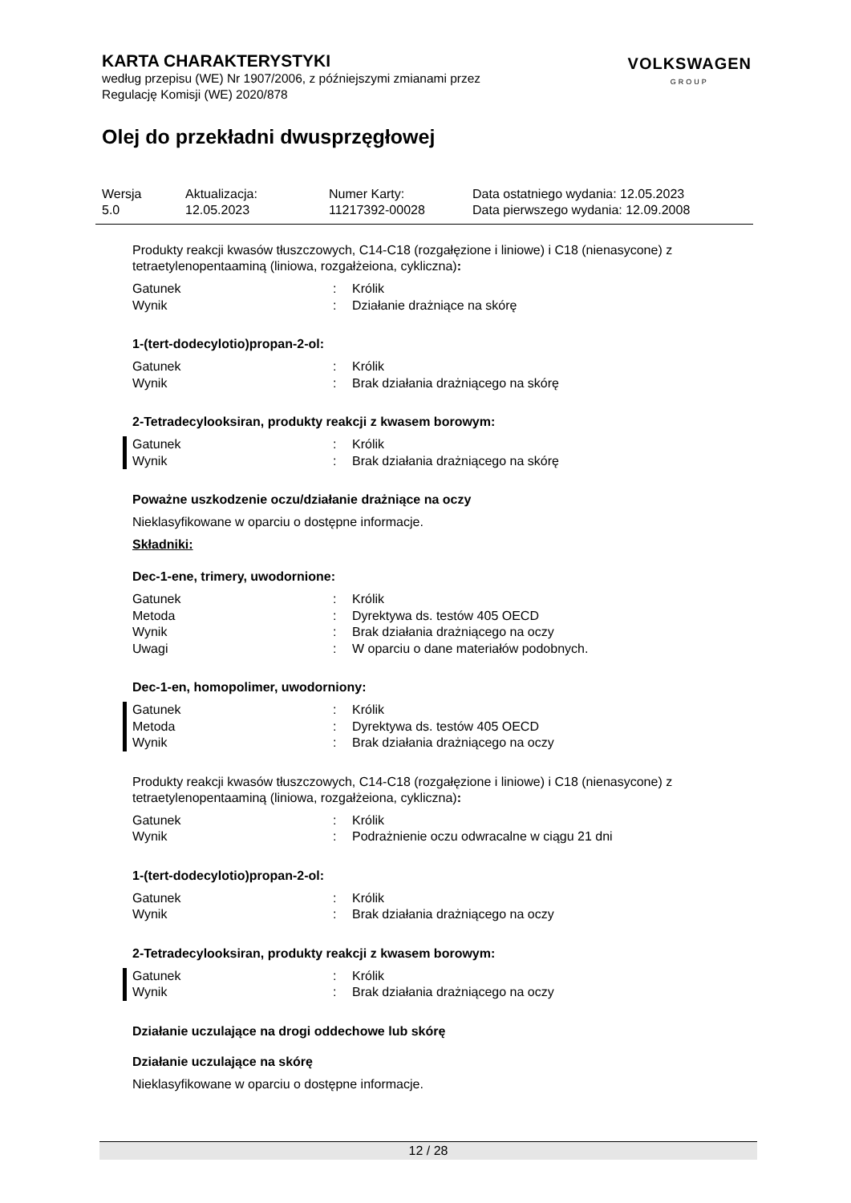KARTA CHARAKTERYSTYKI
według przepisu (WE) Nr 1907/2006, z późniejszymi zmianami przez
Regulację Komisji (WE) 2020/878
VOLKSWAGEN
GROUP
Olej do przekładni dwusprzęgłowej
| Wersja | Aktualizacja: | Numer Karty: | Data ostatniego wydania: 12.05.2023 |
| 5.0 | 12.05.2023 | 11217392-00028 | Data pierwszego wydania: 12.09.2008 |
Produkty reakcji kwasów tłuszczowych, C14-C18 (rozgałęzione i liniowe) i C18 (nienasycone) z tetraetylenopentaaminą (liniowa, rozgałżeiona, cykliczna):
| Gatunek | : | Królik |
| Wynik | : | Działanie drażniące na skórę |
1-(tert-dodecylotio)propan-2-ol:
| Gatunek | : | Królik |
| Wynik | : | Brak działania drażniącego na skórę |
2-Tetradecylooksiran, produkty reakcji z kwasem borowym:
| Gatunek | : | Królik |
| Wynik | : | Brak działania drażniącego na skórę |
Poważne uszkodzenie oczu/działanie drażniące na oczy
Nieklasyfikowane w oparciu o dostępne informacje.
Składniki:
Dec-1-ene, trimery, uwodornione:
| Gatunek | : | Królik |
| Metoda | : | Dyrektywa ds. testów 405 OECD |
| Wynik | : | Brak działania drażniącego na oczy |
| Uwagi | : | W oparciu o dane materiałów podobnych. |
Dec-1-en, homopolimer, uwodorniony:
| Gatunek | : | Królik |
| Metoda | : | Dyrektywa ds. testów 405 OECD |
| Wynik | : | Brak działania drażniącego na oczy |
Produkty reakcji kwasów tłuszczowych, C14-C18 (rozgałęzione i liniowe) i C18 (nienasycone) z tetraetylenopentaaminą (liniowa, rozgałżeiona, cykliczna):
| Gatunek | : | Królik |
| Wynik | : | Podrażnienie oczu odwracalne w ciągu 21 dni |
1-(tert-dodecylotio)propan-2-ol:
| Gatunek | : | Królik |
| Wynik | : | Brak działania drażniącego na oczy |
2-Tetradecylooksiran, produkty reakcji z kwasem borowym:
| Gatunek | : | Królik |
| Wynik | : | Brak działania drażniącego na oczy |
Działanie uczulające na drogi oddechowe lub skórę
Działanie uczulające na skórę
Nieklasyfikowane w oparciu o dostępne informacje.
12 / 28